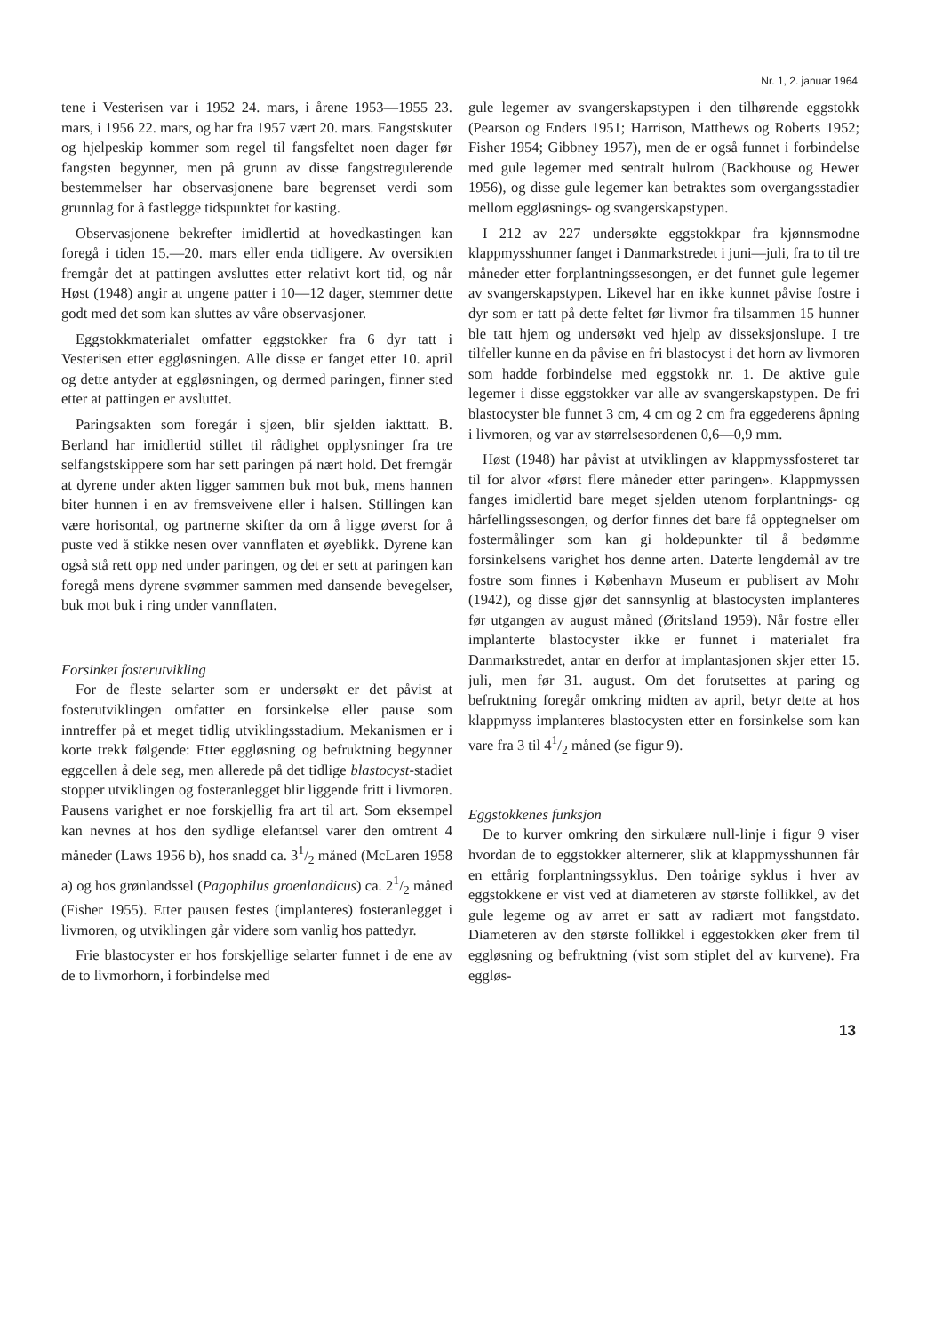Nr. 1, 2. januar 1964
tene i Vesterisen var i 1952 24. mars, i årene 1953—1955 23. mars, i 1956 22. mars, og har fra 1957 vært 20. mars. Fangstskuter og hjelpeskip kommer som regel til fangsfeltet noen dager før fangsten begynner, men på grunn av disse fangstregulerende bestemmelser har observasjonene bare begrenset verdi som grunnlag for å fastlegge tidspunktet for kasting.
Observasjonene bekrefter imidlertid at hovedkastingen kan foregå i tiden 15.—20. mars eller enda tidligere. Av oversikten fremgår det at pattingen avsluttes etter relativt kort tid, og når Høst (1948) angir at ungene patter i 10—12 dager, stemmer dette godt med det som kan sluttes av våre observasjoner.
Eggstokkmaterialet omfatter eggstokker fra 6 dyr tatt i Vesterisen etter eggløsningen. Alle disse er fanget etter 10. april og dette antyder at eggløsningen, og dermed paringen, finner sted etter at pattingen er avsluttet.
Paringsakten som foregår i sjøen, blir sjelden iakttatt. B. Berland har imidlertid stillet til rådighet opplysninger fra tre selfangstskippere som har sett paringen på nært hold. Det fremgår at dyrene under akten ligger sammen buk mot buk, mens hannen biter hunnen i en av fremsveivene eller i halsen. Stillingen kan være horisontal, og partnerne skifter da om å ligge øverst for å puste ved å stikke nesen over vannflaten et øyeblikk. Dyrene kan også stå rett opp ned under paringen, og det er sett at paringen kan foregå mens dyrene svømmer sammen med dansende bevegelser, buk mot buk i ring under vannflaten.
Forsinket fosterutvikling
For de fleste selarter som er undersøkt er det påvist at fosterutviklingen omfatter en forsinkelse eller pause som inntreffer på et meget tidlig utviklingsstadium. Mekanismen er i korte trekk følgende: Etter eggløsning og befruktning begynner eggcellen å dele seg, men allerede på det tidlige blastocyst-stadiet stopper utviklingen og fosteranlegget blir liggende fritt i livmoren. Pausens varighet er noe forskjellig fra art til art. Som eksempel kan nevnes at hos den sydlige elefantsel varer den omtrent 4 måneder (Laws 1956 b), hos snadd ca. 31/2 måned (McLaren 1958 a) og hos grønlandssel (Pagophilus groenlandicus) ca. 21/2 måned (Fisher 1955). Etter pausen festes (implanteres) fosteranlegget i livmoren, og utviklingen går videre som vanlig hos pattedyr.
Frie blastocyster er hos forskjellige selarter funnet i de ene av de to livmorhorn, i forbindelse med
gule legemer av svangerskapstypen i den tilhørende eggstokk (Pearson og Enders 1951; Harrison, Matthews og Roberts 1952; Fisher 1954; Gibbney 1957), men de er også funnet i forbindelse med gule legemer med sentralt hulrom (Backhouse og Hewer 1956), og disse gule legemer kan betraktes som overgangsstadier mellom eggløsnings- og svangerskapstypen.
I 212 av 227 undersøkte eggstokkpar fra kjønnsmodne klappmysshunner fanget i Danmarkstredet i juni—juli, fra to til tre måneder etter forplantningssesongen, er det funnet gule legemer av svangerskapstypen. Likevel har en ikke kunnet påvise fostre i dyr som er tatt på dette feltet før livmor fra tilsammen 15 hunner ble tatt hjem og undersøkt ved hjelp av disseksjonslupe. I tre tilfeller kunne en da påvise en fri blastocyst i det horn av livmoren som hadde forbindelse med eggstokk nr. 1. De aktive gule legemer i disse eggstokker var alle av svangerskapstypen. De fri blastocyster ble funnet 3 cm, 4 cm og 2 cm fra eggederens åpning i livmoren, og var av størrelsesordenen 0,6—0,9 mm.
Høst (1948) har påvist at utviklingen av klappmyssfosteret tar til for alvor «først flere måneder etter paringen». Klappmyssen fanges imidlertid bare meget sjelden utenom forplantnings- og hårfellingssesongen, og derfor finnes det bare få opptegnelser om fostermålinger som kan gi holdepunkter til å bedømme forsinkelsens varighet hos denne arten. Daterte lengdemål av tre fostre som finnes i København Museum er publisert av Mohr (1942), og disse gjør det sannsynlig at blastocysten implanteres før utgangen av august måned (Øritsland 1959). Når fostre eller implanterte blastocyster ikke er funnet i materialet fra Danmarkstredet, antar en derfor at implantasjonen skjer etter 15. juli, men før 31. august. Om det forutsettes at paring og befruktning foregår omkring midten av april, betyr dette at hos klappmyss implanteres blastocysten etter en forsinkelse som kan vare fra 3 til 41/2 måned (se figur 9).
Eggstokkenes funksjon
De to kurver omkring den sirkulære null-linje i figur 9 viser hvordan de to eggstokker alternerer, slik at klappmysshunnen får en ettårig forplantningssyklus. Den toårige syklus i hver av eggstokkene er vist ved at diameteren av største follikkel, av det gule legeme og av arret er satt av radiært mot fangstdato. Diameteren av den største follikkel i eggestokken øker frem til eggløsning og befruktning (vist som stiplet del av kurvene). Fra eggløs-
13